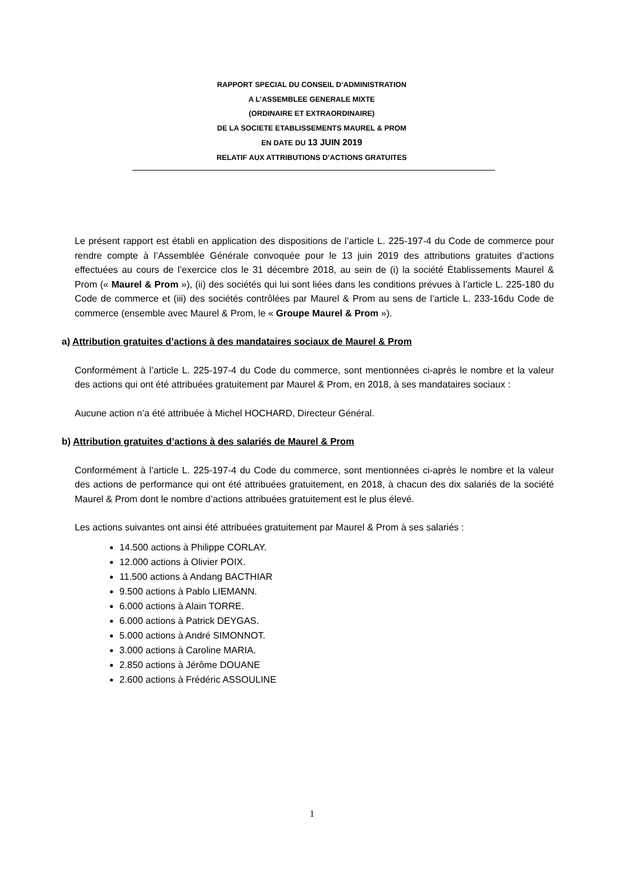RAPPORT SPECIAL DU CONSEIL D’ADMINISTRATION
A L’ASSEMBLEE GENERALE MIXTE
(ORDINAIRE ET EXTRAORDINAIRE)
DE LA SOCIETE ETABLISSEMENTS MAUREL & PROM
EN DATE DU 13 JUIN 2019
RELATIF AUX ATTRIBUTIONS D’ACTIONS GRATUITES
Le présent rapport est établi en application des dispositions de l’article L. 225-197-4 du Code de commerce pour rendre compte à l’Assemblée Générale convoquée pour le 13 juin 2019 des attributions gratuites d’actions effectuées au cours de l’exercice clos le 31 décembre 2018, au sein de (i) la société Établissements Maurel & Prom (« Maurel & Prom »), (ii) des sociétés qui lui sont liées dans les conditions prévues à l’article L. 225-180 du Code de commerce et (iii) des sociétés contrôlées par Maurel & Prom au sens de l’article L. 233-16du Code de commerce (ensemble avec Maurel & Prom, le « Groupe Maurel & Prom »).
a) Attribution gratuites d’actions à des mandataires sociaux de Maurel & Prom
Conformément à l’article L. 225-197-4 du Code du commerce, sont mentionnées ci-après le nombre et la valeur des actions qui ont été attribuées gratuitement par Maurel & Prom, en 2018, à ses mandataires sociaux :
Aucune action n’a été attribuée à Michel HOCHARD, Directeur Général.
b) Attribution gratuites d’actions à des salariés de Maurel & Prom
Conformément à l’article L. 225-197-4 du Code du commerce, sont mentionnées ci-après le nombre et la valeur des actions de performance qui ont été attribuées gratuitement, en 2018, à chacun des dix salariés de la société Maurel & Prom dont le nombre d’actions attribuées gratuitement est le plus élevé.
Les actions suivantes ont ainsi été attribuées gratuitement par Maurel & Prom à ses salariés :
14.500 actions à Philippe CORLAY.
12.000 actions à Olivier POIX.
11.500 actions à Andang BACTHIAR
9.500 actions à Pablo LIEMANN.
6.000 actions à Alain TORRE.
6.000 actions à Patrick DEYGAS.
5.000 actions à André SIMONNOT.
3.000 actions à Caroline MARIA.
2.850 actions à Jérôme DOUANE
2.600 actions à Frédéric ASSOULINE
1